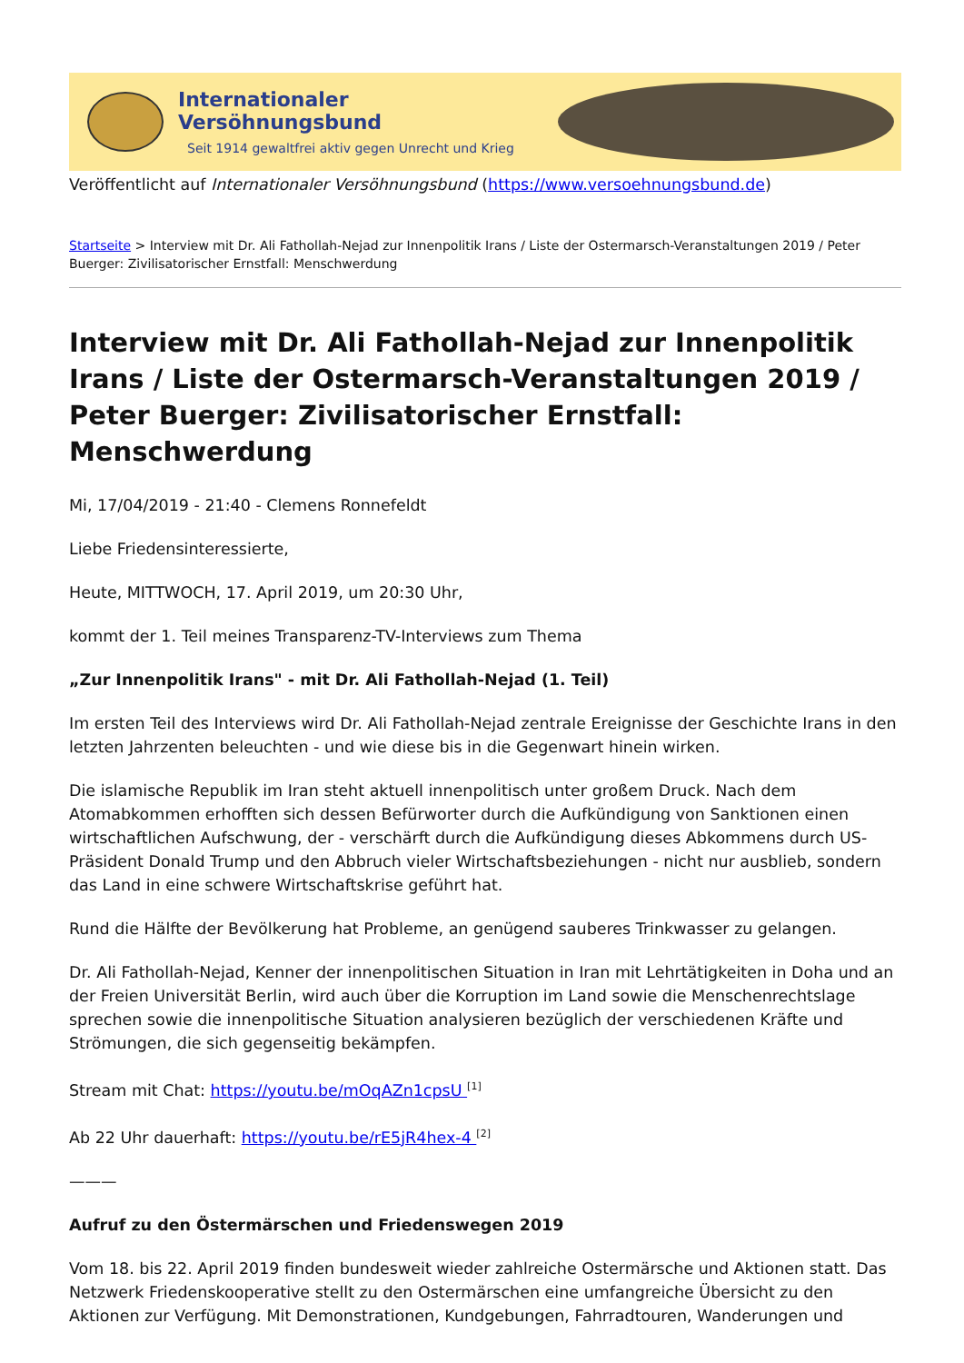Internationaler Versöhnungsbund
Seit 1914 gewaltfrei aktiv gegen Unrecht und Krieg
Veröffentlicht auf Internationaler Versöhnungsbund (https://www.versoehnungsbund.de)
Startseite > Interview mit Dr. Ali Fathollah-Nejad zur Innenpolitik Irans / Liste der Ostermarsch-Veranstaltungen 2019 / Peter Buerger: Zivilisatorischer Ernstfall: Menschwerdung
Interview mit Dr. Ali Fathollah-Nejad zur Innenpolitik Irans / Liste der Ostermarsch-Veranstaltungen 2019 / Peter Buerger: Zivilisatorischer Ernstfall: Menschwerdung
Mi, 17/04/2019 - 21:40 - Clemens Ronnefeldt
Liebe Friedensinteressierte,
Heute, MITTWOCH, 17. April 2019, um 20:30 Uhr,
kommt der 1. Teil meines Transparenz-TV-Interviews zum Thema
„Zur Innenpolitik Irans" - mit Dr. Ali Fathollah-Nejad (1. Teil)
Im ersten Teil des Interviews wird Dr. Ali Fathollah-Nejad zentrale Ereignisse der Geschichte Irans in den letzten Jahrzenten beleuchten - und wie diese bis in die Gegenwart hinein wirken.
Die islamische Republik im Iran steht aktuell innenpolitisch unter großem Druck. Nach dem Atomabkommen erhofften sich dessen Befürworter durch die Aufkündigung von Sanktionen einen wirtschaftlichen Aufschwung, der - verschärft durch die Aufkündigung dieses Abkommens durch US-Präsident Donald Trump und den Abbruch vieler Wirtschaftsbeziehungen - nicht nur ausblieb, sondern das Land in eine schwere Wirtschaftskrise geführt hat.
Rund die Hälfte der Bevölkerung hat Probleme, an genügend sauberes Trinkwasser zu gelangen.
Dr. Ali Fathollah-Nejad, Kenner der innenpolitischen Situation in Iran mit Lehrtätigkeiten in Doha und an der Freien Universität Berlin, wird auch über die Korruption im Land sowie die Menschenrechtslage sprechen sowie die innenpolitische Situation analysieren bezüglich der verschiedenen Kräfte und Strömungen, die sich gegenseitig bekämpfen.
Stream mit Chat: https://youtu.be/mOqAZn1cpsU <sup>[1]</sup>
Ab 22 Uhr dauerhaft: https://youtu.be/rE5jR4hex-4 <sup>[2]</sup>
———
Aufruf zu den Östermärschen und Friedenswegen 2019
Vom 18. bis 22. April 2019 finden bundesweit wieder zahlreiche Ostermärsche und Aktionen statt. Das Netzwerk Friedenskooperative stellt zu den Ostermärschen eine umfangreiche Übersicht zu den Aktionen zur Verfügung. Mit Demonstrationen, Kundgebungen, Fahrradtouren, Wanderungen und